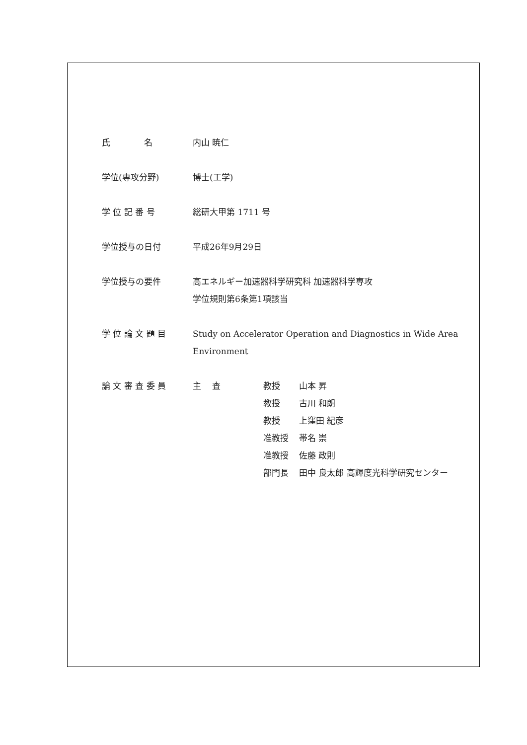氏　　　　名 内山 暁仁
学位(専攻分野) 博士(工学)
学 位 記 番 号 総研大甲第 1711 号
学位授与の日付 平成26年9月29日
学位授与の要件 高エネルギー加速器科学研究科 加速器科学専攻
学位規則第6条第1項該当
学 位 論 文 題 目 Study on Accelerator Operation and Diagnostics in Wide Area
Environment
論 文 審 査 委 員
| 主 査 | 教授 | 山本 昇 |
| | 教授 | 古川 和朗 |
| | 教授 | 上窪田 紀彦 |
| | 准教授 | 帯名 崇 |
| | 准教授 | 佐藤 政則 |
| | 部門長 | 田中 良太郎 高輝度光科学研究センター |